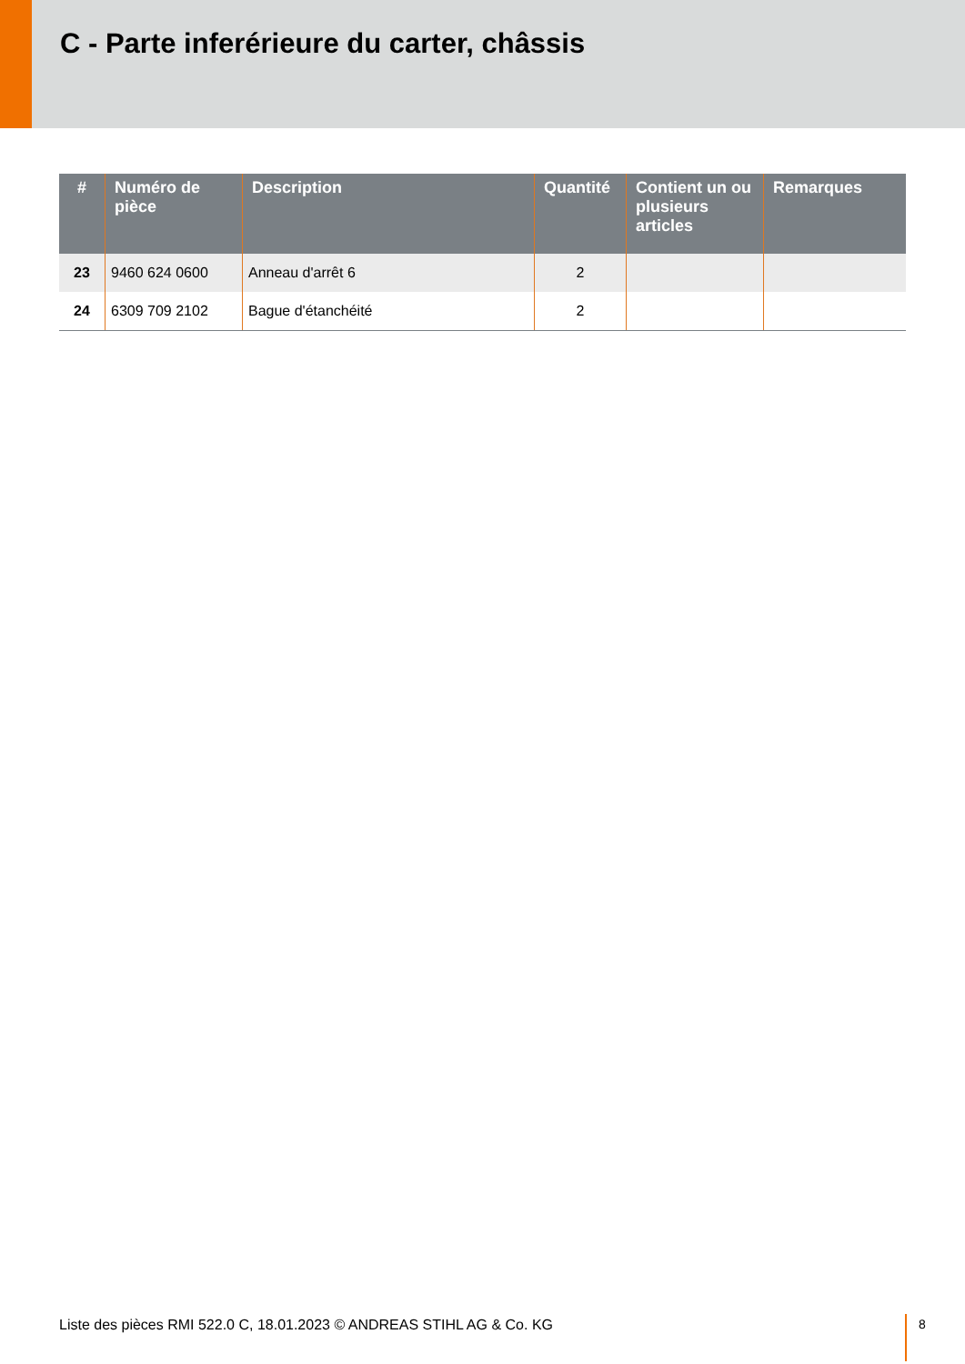C - Parte inferérieure du carter, châssis
| # | Numéro de pièce | Description | Quantité | Contient un ou plusieurs articles | Remarques |
| --- | --- | --- | --- | --- | --- |
| 23 | 9460 624 0600 | Anneau d'arrêt 6 | 2 | | |
| 24 | 6309 709 2102 | Bague d'étanchéité | 2 | | |
Liste des pièces RMI 522.0 C, 18.01.2023 © ANDREAS STIHL AG & Co. KG
8